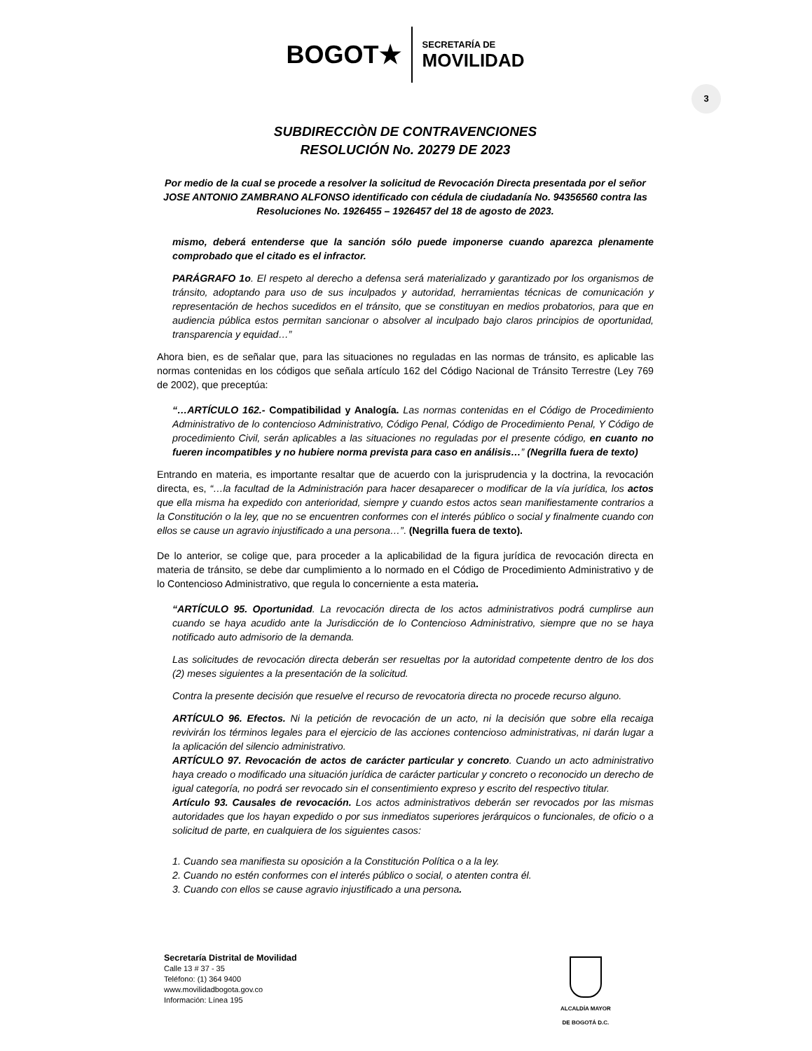BOGOT★ SECRETARÍA DE
MOVILIDAD
3
SUBDIRECCIÒN DE CONTRAVENCIONES
RESOLUCIÓN No. 20279 DE 2023
Por medio de la cual se procede a resolver la solicitud de Revocación Directa presentada por el señor JOSE ANTONIO ZAMBRANO ALFONSO identificado con cédula de ciudadanía No. 94356560 contra las Resoluciones No. 1926455 – 1926457 del 18 de agosto de 2023.
mismo, deberá entenderse que la sanción sólo puede imponerse cuando aparezca plenamente comprobado que el citado es el infractor.
PARÁGRAFO 1o. El respeto al derecho a defensa será materializado y garantizado por los organismos de tránsito, adoptando para uso de sus inculpados y autoridad, herramientas técnicas de comunicación y representación de hechos sucedidos en el tránsito, que se constituyan en medios probatorios, para que en audiencia pública estos permitan sancionar o absolver al inculpado bajo claros principios de oportunidad, transparencia y equidad…”
Ahora bien, es de señalar que, para las situaciones no reguladas en las normas de tránsito, es aplicable las normas contenidas en los códigos que señala artículo 162 del Código Nacional de Tránsito Terrestre (Ley 769 de 2002), que preceptúa:
“…ARTÍCULO 162.- Compatibilidad y Analogía. Las normas contenidas en el Código de Procedimiento Administrativo de lo contencioso Administrativo, Código Penal, Código de Procedimiento Penal, Y Código de procedimiento Civil, serán aplicables a las situaciones no reguladas por el presente código, en cuanto no fueren incompatibles y no hubiere norma prevista para caso en análisis…” (Negrilla fuera de texto)
Entrando en materia, es importante resaltar que de acuerdo con la jurisprudencia y la doctrina, la revocación directa, es, “…la facultad de la Administración para hacer desaparecer o modificar de la vía jurídica, los actos que ella misma ha expedido con anterioridad, siempre y cuando estos actos sean manifiestamente contrarios a la Constitución o la ley, que no se encuentren conformes con el interés público o social y finalmente cuando con ellos se cause un agravio injustificado a una persona…”. (Negrilla fuera de texto).
De lo anterior, se colige que, para proceder a la aplicabilidad de la figura jurídica de revocación directa en materia de tránsito, se debe dar cumplimiento a lo normado en el Código de Procedimiento Administrativo y de lo Contencioso Administrativo, que regula lo concerniente a esta materia.
“ARTÍCULO 95. Oportunidad. La revocación directa de los actos administrativos podrá cumplirse aun cuando se haya acudido ante la Jurisdicción de lo Contencioso Administrativo, siempre que no se haya notificado auto admisorio de la demanda.
Las solicitudes de revocación directa deberán ser resueltas por la autoridad competente dentro de los dos (2) meses siguientes a la presentación de la solicitud.
Contra la presente decisión que resuelve el recurso de revocatoria directa no procede recurso alguno.
ARTÍCULO 96. Efectos. Ni la petición de revocación de un acto, ni la decisión que sobre ella recaiga revivirán los términos legales para el ejercicio de las acciones contencioso administrativas, ni darán lugar a la aplicación del silencio administrativo.
ARTÍCULO 97. Revocación de actos de carácter particular y concreto. Cuando un acto administrativo haya creado o modificado una situación jurídica de carácter particular y concreto o reconocido un derecho de igual categoría, no podrá ser revocado sin el consentimiento expreso y escrito del respectivo titular.
Artículo 93. Causales de revocación. Los actos administrativos deberán ser revocados por las mismas autoridades que los hayan expedido o por sus inmediatos superiores jerárquicos o funcionales, de oficio o a solicitud de parte, en cualquiera de los siguientes casos:
1. Cuando sea manifiesta su oposición a la Constitución Política o a la ley.
2. Cuando no estén conformes con el interés público o social, o atenten contra él.
3. Cuando con ellos se cause agravio injustificado a una persona.
Secretaría Distrital de Movilidad
Calle 13 # 37 - 35
Teléfono: (1) 364 9400
www.movilidadbogota.gov.co
Información: Línea 195
ALCALDÍA MAYOR
DE BOGOTÁ D.C.